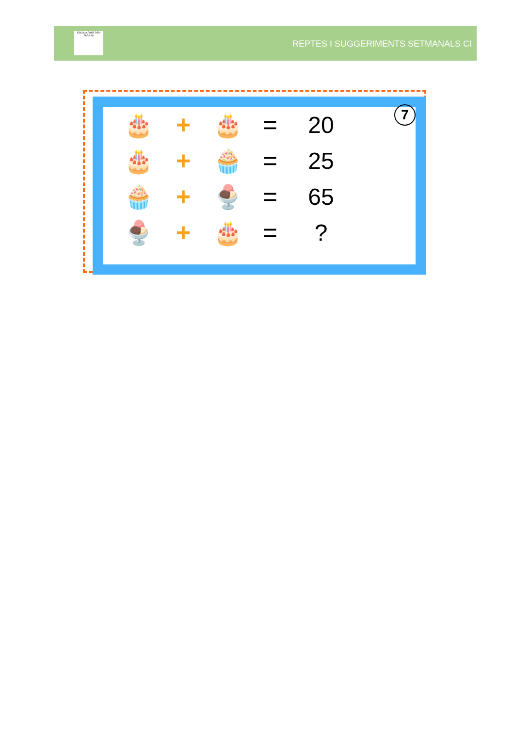ESCOLA FONT D'EN FARGAS
REPTES I SUGGERIMENTS SETMANALS CI
7
🎂 + 🎂 = 20
🎂 + 🧁 = 25
🧁 + 🍨 = 65
🍨 + 🎂 =?